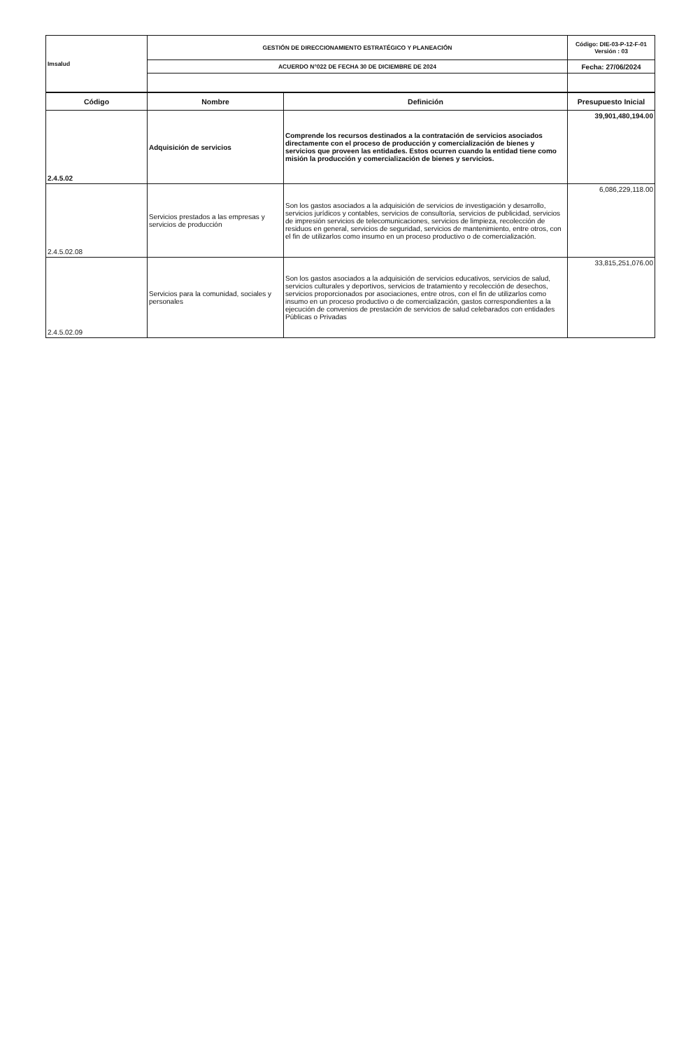| Imsalud | GESTIÓN DE DIRECCIONAMIENTO ESTRATÉGICO Y PLANEACIÓN | Código: DIE-03-P-12-F-01 Versión : 03 |
| | ACUERDO N°022 DE FECHA 30 DE DICIEMBRE DE 2024 | Fecha: 27/06/2024 |
| Código | Nombre | Definición | Presupuesto Inicial |
| --- | --- | --- | --- |
| 2.4.5.02 | Adquisición de servicios | Comprende los recursos destinados a la contratación de servicios asociados directamente con el proceso de producción y comercialización de bienes y servicios que proveen las entidades. Estos ocurren cuando la entidad tiene como misión la producción y comercialización de bienes y servicios. | 39,901,480,194.00 |
| 2.4.5.02.08 | Servicios prestados a las empresas y servicios de producción | Son los gastos asociados a la adquisición de servicios de investigación y desarrollo, servicios jurídicos y contables, servicios de consultoría, servicios de publicidad, servicios de impresión servicios de telecomunicaciones, servicios de limpieza, recolección de residuos en general, servicios de seguridad, servicios de mantenimiento, entre otros, con el fin de utilizarlos como insumo en un proceso productivo o de comercialización. | 6,086,229,118.00 |
| 2.4.5.02.09 | Servicios para la comunidad, sociales y personales | Son los gastos asociados a la adquisición de servicios educativos, servicios de salud, servicios culturales y deportivos, servicios de tratamiento y recolección de desechos, servicios proporcionados por asociaciones, entre otros, con el fin de utilizarlos como insumo en un proceso productivo o de comercialización, gastos correspondientes a la ejecución de convenios de prestación de servicios de salud celebarados con entidades Públicas o Privadas | 33,815,251,076.00 |